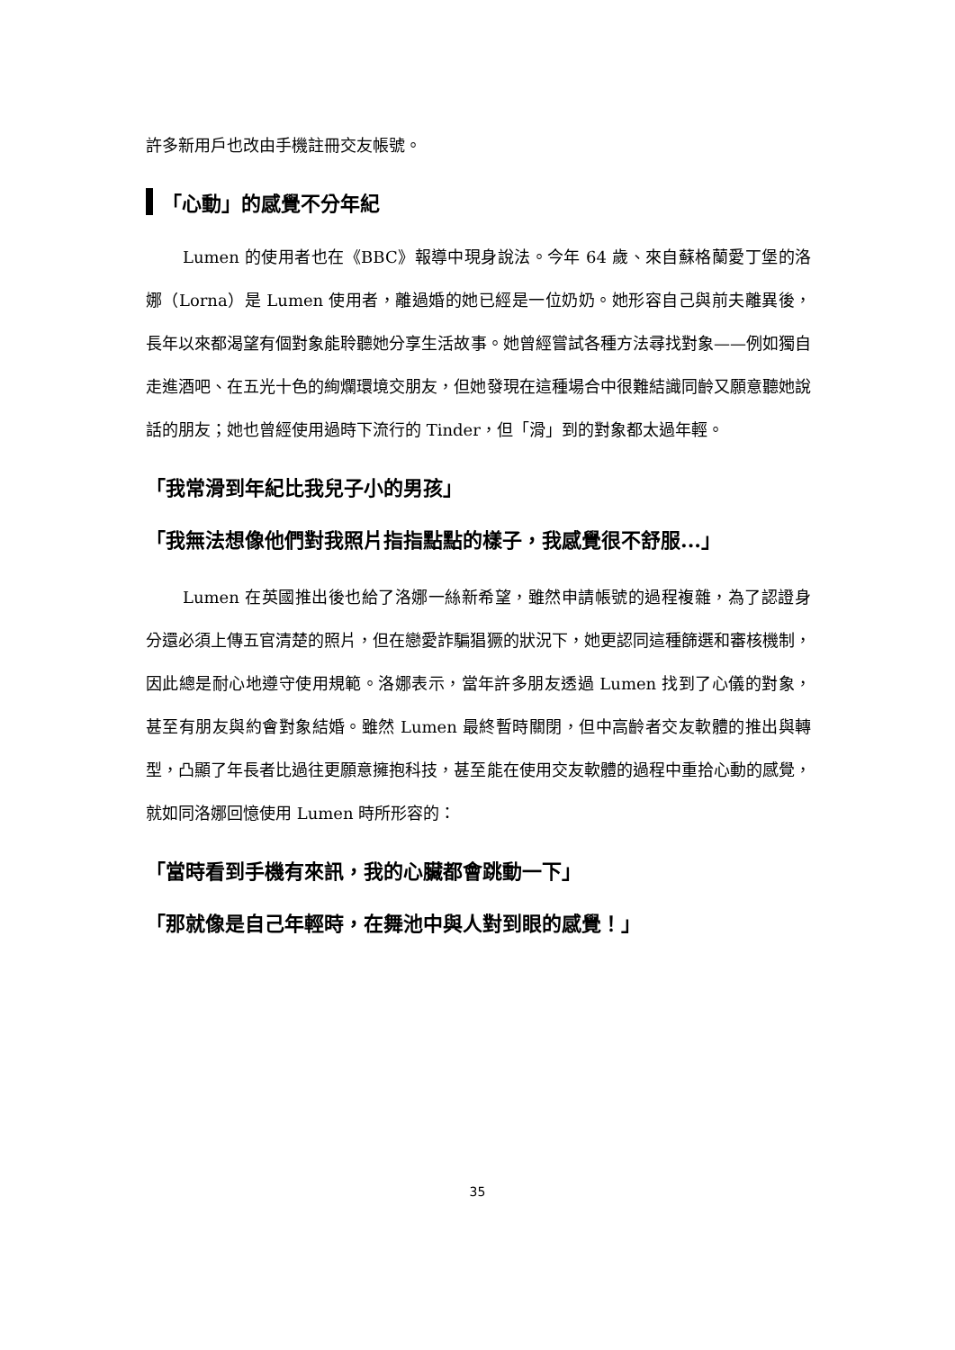許多新用戶也改由手機註冊交友帳號。
「心動」的感覺不分年紀
Lumen 的使用者也在《BBC》報導中現身說法。今年 64 歲、來自蘇格蘭愛丁堡的洛娜（Lorna）是 Lumen 使用者，離過婚的她已經是一位奶奶。她形容自己與前夫離異後，長年以來都渴望有個對象能聆聽她分享生活故事。她曾經嘗試各種方法尋找對象——例如獨自走進酒吧、在五光十色的絢爛環境交朋友，但她發現在這種場合中很難結識同齡又願意聽她說話的朋友；她也曾經使用過時下流行的 Tinder，但「滑」到的對象都太過年輕。
「我常滑到年紀比我兒子小的男孩」
「我無法想像他們對我照片指指點點的樣子，我感覺很不舒服...」
Lumen 在英國推出後也給了洛娜一絲新希望，雖然申請帳號的過程複雜，為了認證身分還必須上傳五官清楚的照片，但在戀愛詐騙猖獗的狀況下，她更認同這種篩選和審核機制，因此總是耐心地遵守使用規範。洛娜表示，當年許多朋友透過 Lumen 找到了心儀的對象，甚至有朋友與約會對象結婚。雖然 Lumen 最終暫時關閉，但中高齡者交友軟體的推出與轉型，凸顯了年長者比過往更願意擁抱科技，甚至能在使用交友軟體的過程中重拾心動的感覺，就如同洛娜回憶使用 Lumen 時所形容的：
「當時看到手機有來訊，我的心臟都會跳動一下」
「那就像是自己年輕時，在舞池中與人對到眼的感覺！」
35